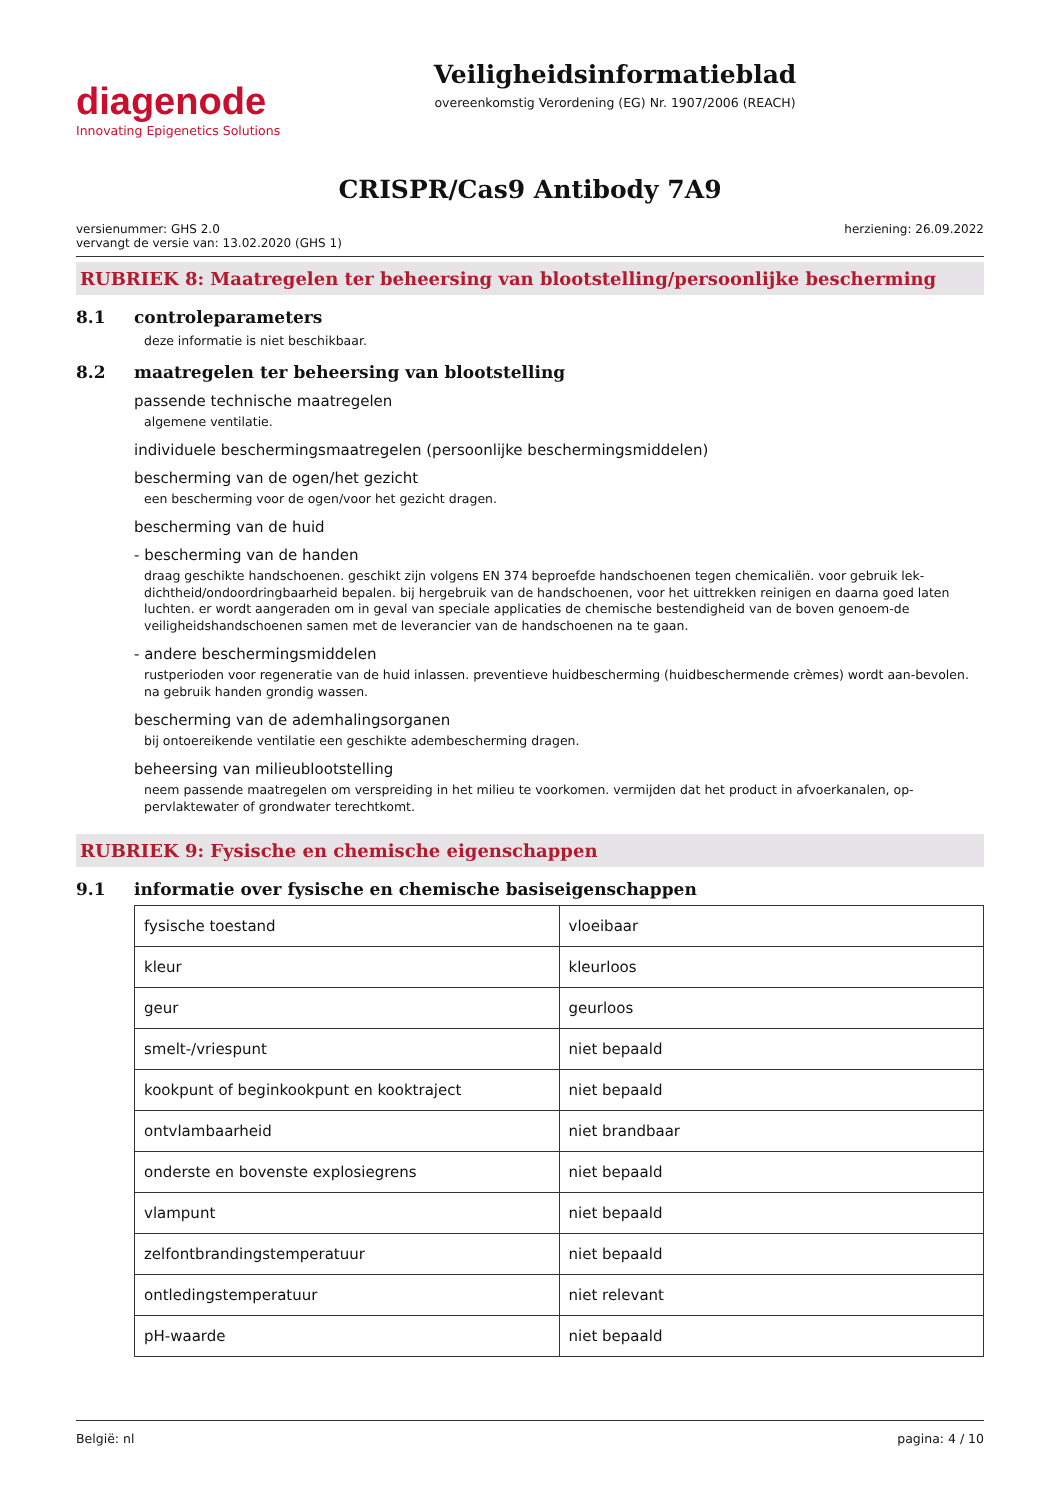diagenode
Innovating Epigenetics Solutions
Veiligheidsinformatieblad
overeenkomstig Verordening (EG) Nr. 1907/2006 (REACH)
CRISPR/Cas9 Antibody 7A9
versienummer: GHS 2.0
vervangt de versie van: 13.02.2020 (GHS 1)
herziening: 26.09.2022
RUBRIEK 8: Maatregelen ter beheersing van blootstelling/persoonlijke bescherming
8.1 controleparameters
deze informatie is niet beschikbaar.
8.2 maatregelen ter beheersing van blootstelling
passende technische maatregelen
algemene ventilatie.
individuele beschermingsmaatregelen (persoonlijke beschermingsmiddelen)
bescherming van de ogen/het gezicht
een bescherming voor de ogen/voor het gezicht dragen.
bescherming van de huid
- bescherming van de handen
draag geschikte handschoenen. geschikt zijn volgens EN 374 beproefde handschoenen tegen chemicaliën. voor gebruik lek-dichtheid/ondoordringbaarheid bepalen. bij hergebruik van de handschoenen, voor het uittrekken reinigen en daarna goed laten luchten. er wordt aangeraden om in geval van speciale applicaties de chemische bestendigheid van de boven genoem-de veiligheidshandschoenen samen met de leverancier van de handschoenen na te gaan.
- andere beschermingsmiddelen
rustperioden voor regeneratie van de huid inlassen. preventieve huidbescherming (huidbeschermende crèmes) wordt aan-bevolen. na gebruik handen grondig wassen.
bescherming van de ademhalingsorganen
bij ontoereikende ventilatie een geschikte adembescherming dragen.
beheersing van milieublootstelling
neem passende maatregelen om verspreiding in het milieu te voorkomen. vermijden dat het product in afvoerkanalen, op-pervlaktewater of grondwater terechtkomt.
RUBRIEK 9: Fysische en chemische eigenschappen
9.1 informatie over fysische en chemische basiseigenschappen
| fysische toestand | vloeibaar |
| kleur | kleurloos |
| geur | geurloos |
| smelt-/vriespunt | niet bepaald |
| kookpunt of beginkookpunt en kooktraject | niet bepaald |
| ontvlambaarheid | niet brandbaar |
| onderste en bovenste explosiegrens | niet bepaald |
| vlampunt | niet bepaald |
| zelfontbrandingstemperatuur | niet bepaald |
| ontledingstemperatuur | niet relevant |
| pH-waarde | niet bepaald |
België: nl pagina: 4 / 10